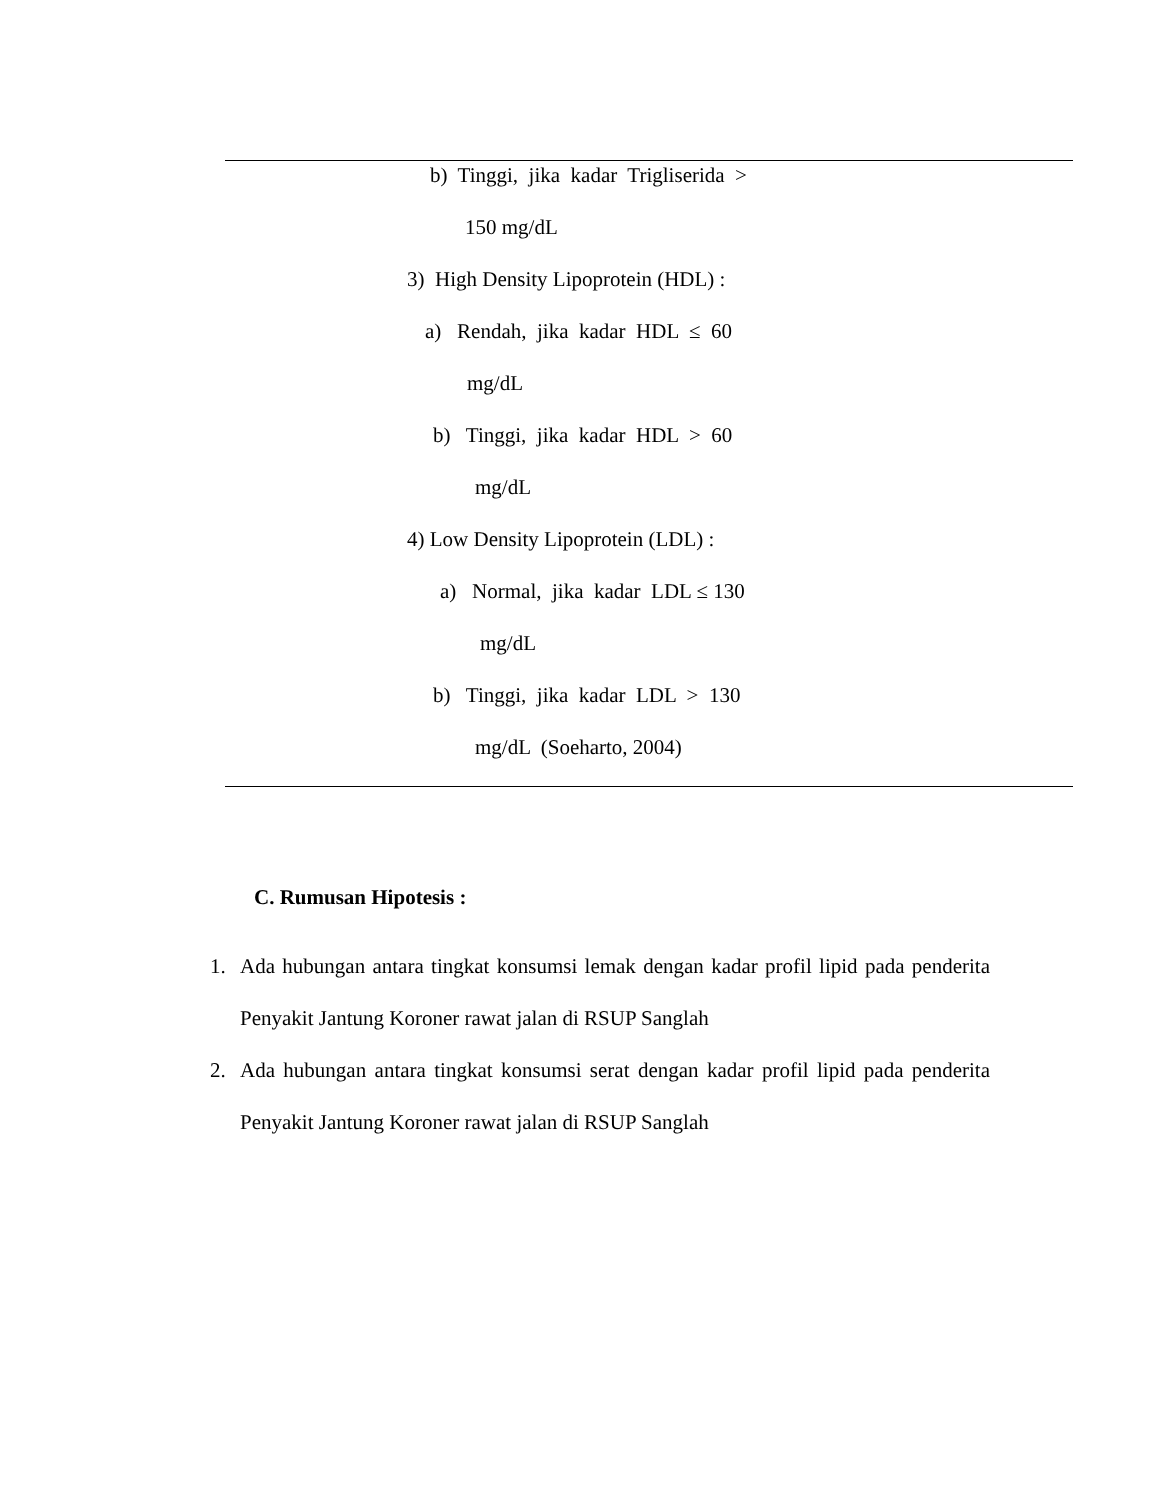b) Tinggi, jika kadar Trigliserida >
150 mg/dL
3) High Density Lipoprotein (HDL) :
a) Rendah, jika kadar HDL ≤ 60
mg/dL
b) Tinggi, jika kadar HDL > 60
mg/dL
4) Low Density Lipoprotein (LDL) :
a) Normal, jika kadar LDL ≤ 130
mg/dL
b) Tinggi, jika kadar LDL > 130
mg/dL (Soeharto, 2004)
C. Rumusan Hipotesis :
1. Ada hubungan antara tingkat konsumsi lemak dengan kadar profil lipid pada penderita Penyakit Jantung Koroner rawat jalan di RSUP Sanglah
2. Ada hubungan antara tingkat konsumsi serat dengan kadar profil lipid pada penderita Penyakit Jantung Koroner rawat jalan di RSUP Sanglah